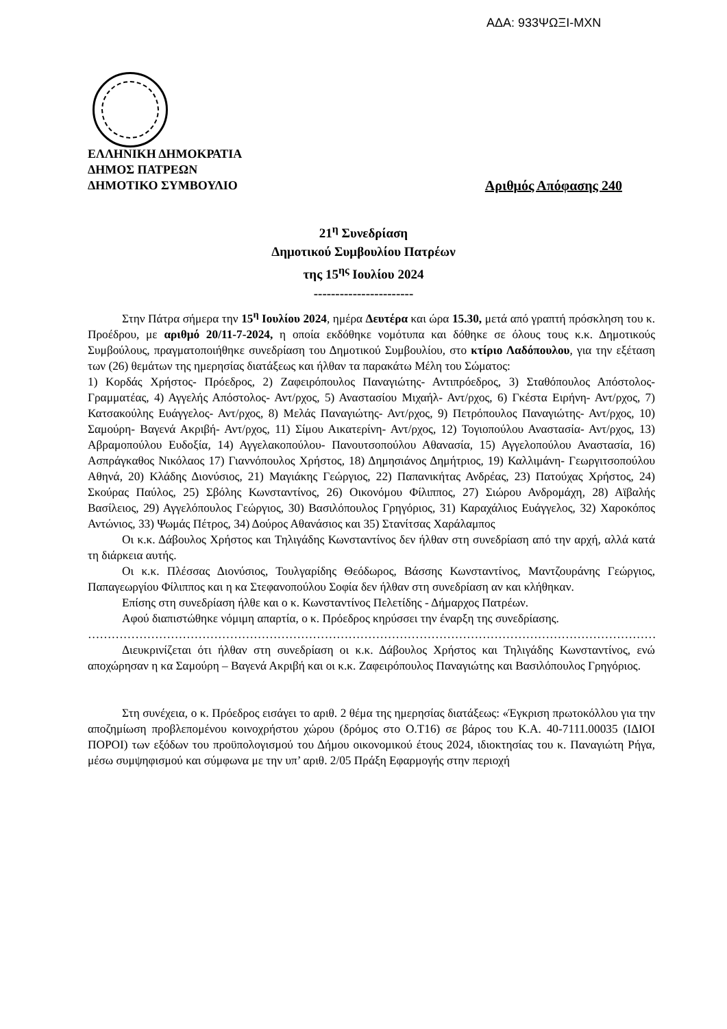ΑΔΑ: 933ΨΩΞΙ-ΜΧΝ
ΕΛΛΗΝΙΚΗ ΔΗΜΟΚΡΑΤΙΑ
ΔΗΜΟΣ ΠΑΤΡΕΩΝ
ΔΗΜΟΤΙΚΟ ΣΥΜΒΟΥΛΙΟ Αριθμός Απόφασης 240
21<sup>η</sup> Συνεδρίαση
Δημοτικού Συμβουλίου Πατρέων
της 15<sup>ης</sup> Ιουλίου 2024
-----------------------
Στην Πάτρα σήμερα την 15<sup>η</sup> Ιουλίου 2024, ημέρα Δευτέρα και ώρα 15.30, μετά από γραπτή πρόσκληση του κ. Προέδρου, με αριθμό 20/11-7-2024, η οποία εκδόθηκε νομότυπα και δόθηκε σε όλους τους κ.κ. Δημοτικούς Συμβούλους, πραγματοποιήθηκε συνεδρίαση του Δημοτικού Συμβουλίου, στο κτίριο Λαδόπουλου, για την εξέταση των (26) θεμάτων της ημερησίας διατάξεως και ήλθαν τα παρακάτω Μέλη του Σώματος:
1) Κορδάς Χρήστος- Πρόεδρος, 2) Ζαφειρόπουλος Παναγιώτης- Αντιπρόεδρος, 3) Σταθόπουλος Απόστολος- Γραμματέας, 4) Αγγελής Απόστολος- Αντ/ρχος, 5) Αναστασίου Μιχαήλ- Αντ/ρχος, 6) Γκέστα Ειρήνη- Αντ/ρχος, 7) Κατσακούλης Ευάγγελος- Αντ/ρχος, 8) Μελάς Παναγιώτης- Αντ/ρχος, 9) Πετρόπουλος Παναγιώτης- Αντ/ρχος, 10) Σαμούρη- Βαγενά Ακριβή- Αντ/ρχος, 11) Σίμου Αικατερίνη- Αντ/ρχος, 12) Τογιοπούλου Αναστασία- Αντ/ρχος, 13) Αβραμοπούλου Ευδοξία, 14) Αγγελακοπούλου- Πανουτσοπούλου Αθανασία, 15) Αγγελοπούλου Αναστασία, 16) Ασπράγκαθος Νικόλαος 17) Γιαννόπουλος Χρήστος, 18) Δημησιάνος Δημήτριος, 19) Καλλιμάνη- Γεωργιτσοπούλου Αθηνά, 20) Κλάδης Διονύσιος, 21) Μαγιάκης Γεώργιος, 22) Παπανικήτας Ανδρέας, 23) Πατούχας Χρήστος, 24) Σκούρας Παύλος, 25) Σβόλης Κωνσταντίνος, 26) Οικονόμου Φίλιππος, 27) Σιώρου Ανδρομάχη, 28) Αϊβαλής Βασίλειος, 29) Αγγελόπουλος Γεώργιος, 30) Βασιλόπουλος Γρηγόριος, 31) Καραχάλιος Ευάγγελος, 32) Χαροκόπος Αντώνιος, 33) Ψωμάς Πέτρος, 34) Δούρος Αθανάσιος και 35) Στανίτσας Χαράλαμπος
Οι κ.κ. Δάβουλος Χρήστος και Τηλιγάδης Κωνσταντίνος δεν ήλθαν στη συνεδρίαση από την αρχή, αλλά κατά τη διάρκεια αυτής.
Οι κ.κ. Πλέσσας Διονύσιος, Τουλγαρίδης Θεόδωρος, Βάσσης Κωνσταντίνος, Μαντζουράνης Γεώργιος, Παπαγεωργίου Φίλιππος και η κα Στεφανοπούλου Σοφία δεν ήλθαν στη συνεδρίαση αν και κλήθηκαν.
Επίσης στη συνεδρίαση ήλθε και ο κ. Κωνσταντίνος Πελετίδης - Δήμαρχος Πατρέων.
Αφού διαπιστώθηκε νόμιμη απαρτία, ο κ. Πρόεδρος κηρύσσει την έναρξη της συνεδρίασης.
………………………………………………………………………………………………………………………………………
Διευκρινίζεται ότι ήλθαν στη συνεδρίαση οι κ.κ. Δάβουλος Χρήστος και Τηλιγάδης Κωνσταντίνος, ενώ αποχώρησαν η κα Σαμούρη – Βαγενά Ακριβή και οι κ.κ. Ζαφειρόπουλος Παναγιώτης και Βασιλόπουλος Γρηγόριος.
Στη συνέχεια, ο κ. Πρόεδρος εισάγει το αριθ. 2 θέμα της ημερησίας διατάξεως: «Έγκριση πρωτοκόλλου για την αποζημίωση προβλεπομένου κοινοχρήστου χώρου (δρόμος στο Ο.Τ16) σε βάρος του Κ.Α. 40-7111.00035 (ΙΔΙΟΙ ΠΟΡΟΙ) των εξόδων του προϋπολογισμού του Δήμου οικονομικού έτους 2024, ιδιοκτησίας του κ. Παναγιώτη Ρήγα, μέσω συμψηφισμού και σύμφωνα με την υπ’ αριθ. 2/05 Πράξη Εφαρμογής στην περιοχή